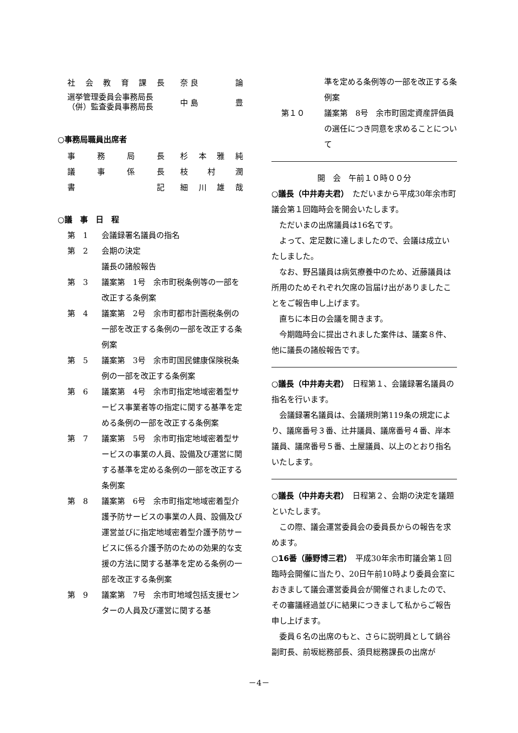社会教育課長 奈 良 論
選挙管理委員会事務局長
（併）監査委員事務局長 中 島 豊
○事務局職員出席者
事務局長 杉本雅純
議事係長 枝村潤
書記 細川雄哉
○議　事　日　程
第　1 会議録署名議員の指名
第　2 会期の決定
議長の諸般報告
第　3 議案第　1号　余市町税条例等の一部を改正する条例案
第　4 議案第　2号　余市町都市計画税条例の一部を改正する条例の一部を改正する条例案
第　5 議案第　3号　余市町国民健康保険税条例の一部を改正する条例案
第　6 議案第　4号　余市町指定地域密着型サービス事業者等の指定に関する基準を定める条例の一部を改正する条例案
第　7 議案第　5号　余市町指定地域密着型サービスの事業の人員、設備及び運営に関する基準を定める条例の一部を改正する条例案
第　8 議案第　6号　余市町指定地域密着型介護予防サービスの事業の人員、設備及び運営並びに指定地域密着型介護予防サービスに係る介護予防のための効果的な支援の方法に関する基準を定める条例の一部を改正する条例案
第　9 議案第　7号　余市町地域包括支援センターの人員及び運営に関する基
準を定める条例等の一部を改正する条例案
第１０ 議案第　8号　余市町固定資産評価員の選任につき同意を求めることについて
開　会　午前１０時００分
○議長（中井寿夫君）　ただいまから平成30年余市町議会第１回臨時会を開会いたします。
ただいまの出席議員は16名です。
よって、定足数に達しましたので、会議は成立いたしました。
なお、野呂議員は病気療養中のため、近藤議員は所用のためそれぞれ欠席の旨届け出がありましたことをご報告申し上げます。
直ちに本日の会議を開きます。
今期臨時会に提出されました案件は、議案８件、他に議長の諸般報告です。
○議長（中井寿夫君）　日程第１、会議録署名議員の指名を行います。
会議録署名議員は、会議規則第119条の規定により、議席番号３番、辻井議員、議席番号４番、岸本議員、議席番号５番、土屋議員、以上のとおり指名いたします。
○議長（中井寿夫君）　日程第２、会期の決定を議題といたします。
この際、議会運営委員会の委員長からの報告を求めます。
○16番（藤野博三君）　平成30年余市町議会第１回臨時会開催に当たり、20日午前10時より委員会室におきまして議会運営委員会が開催されましたので、その審議経過並びに結果につきまして私からご報告申し上げます。
委員６名の出席のもと、さらに説明員として鍋谷副町長、前坂総務部長、須貝総務課長の出席が
－4－